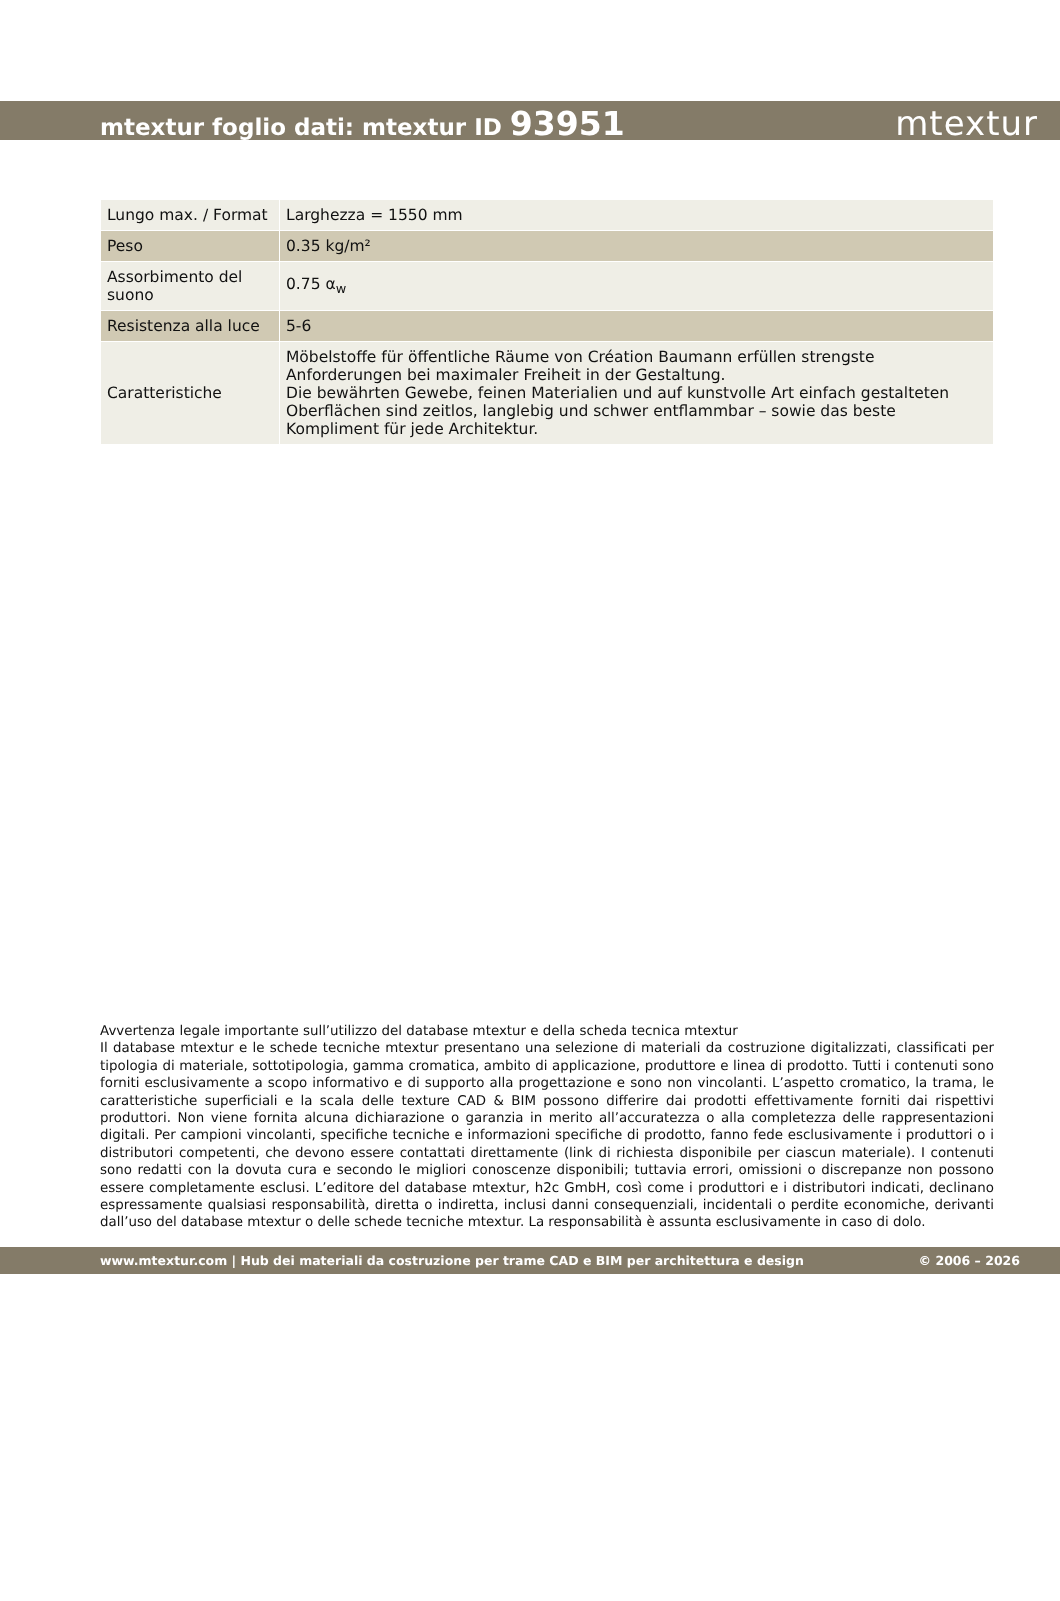mtextur foglio dati: mtextur ID 93951
mtextur
| Lungo max. / Format | Larghezza = 1550 mm |
| Peso | 0.35 kg/m² |
| Assorbimento del suono | 0.75 α<sub>w</sub> |
| Resistenza alla luce | 5-6 |
| Caratteristiche | Möbelstoffe für öffentliche Räume von Création Baumann erfüllen strengste Anforderungen bei maximaler Freiheit in der Gestaltung. Die bewährten Gewebe, feinen Materialien und auf kunstvolle Art einfach gestalteten Oberflächen sind zeitlos, langlebig und schwer entflammbar – sowie das beste Kompliment für jede Architektur. |
Avvertenza legale importante sull’utilizzo del database mtextur e della scheda tecnica mtextur
Il database mtextur e le schede tecniche mtextur presentano una selezione di materiali da costruzione digitalizzati, classificati per tipologia di materiale, sottotipologia, gamma cromatica, ambito di applicazione, produttore e linea di prodotto. Tutti i contenuti sono forniti esclusivamente a scopo informativo e di supporto alla progettazione e sono non vincolanti. L’aspetto cromatico, la trama, le caratteristiche superficiali e la scala delle texture CAD & BIM possono differire dai prodotti effettivamente forniti dai rispettivi produttori. Non viene fornita alcuna dichiarazione o garanzia in merito all’accuratezza o alla completezza delle rappresentazioni digitali. Per campioni vincolanti, specifiche tecniche e informazioni specifiche di prodotto, fanno fede esclusivamente i produttori o i distributori competenti, che devono essere contattati direttamente (link di richiesta disponibile per ciascun materiale). I contenuti sono redatti con la dovuta cura e secondo le migliori conoscenze disponibili; tuttavia errori, omissioni o discrepanze non possono essere completamente esclusi. L’editore del database mtextur, h2c GmbH, così come i produttori e i distributori indicati, declinano espressamente qualsiasi responsabilità, diretta o indiretta, inclusi danni consequenziali, incidentali o perdite economiche, derivanti dall’uso del database mtextur o delle schede tecniche mtextur. La responsabilità è assunta esclusivamente in caso di dolo.
www.mtextur.com | Hub dei materiali da costruzione per trame CAD e BIM per architettura e design © 2006 – 2026